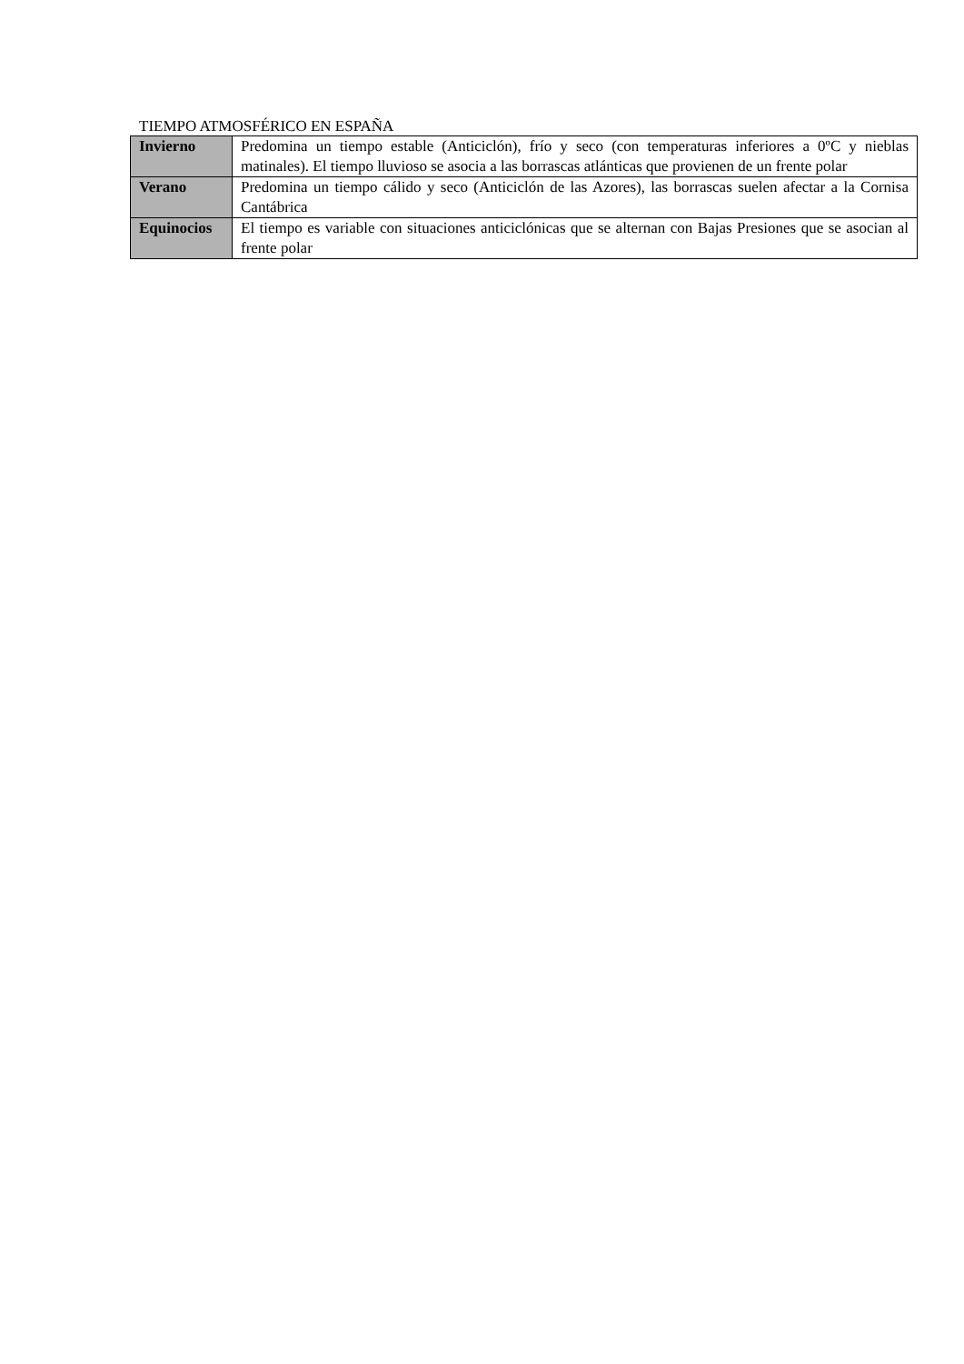TIEMPO ATMOSFÉRICO EN ESPAÑA
| Invierno | Predomina un tiempo estable (Anticiclón), frío y seco (con temperaturas inferiores a 0ºC y nieblas matinales). El tiempo lluvioso se asocia a las borrascas atlánticas que provienen de un frente polar |
| Verano | Predomina un tiempo cálido y seco (Anticiclón de las Azores), las borrascas suelen afectar a la Cornisa Cantábrica |
| Equinocios | El tiempo es variable con situaciones anticiclónicas que se alternan con Bajas Presiones que se asocian al frente polar |